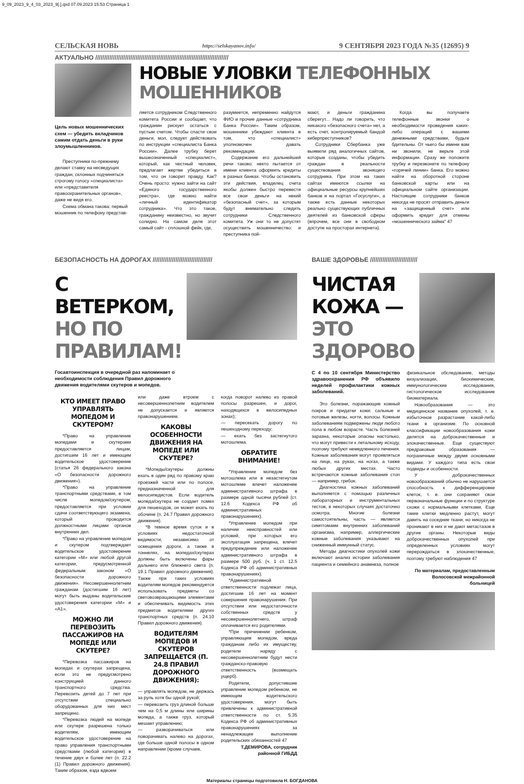9_09_2023_9_4_03_2023_9[.].qxd 07.09.2023 15:53 Страница 1
СЕЛЬСКАЯ НОВЬ https://selskayanov.info/ 9 СЕНТЯБРЯ 2023 ГОДА №35 (12695) 9
АКТУАЛЬНО ////////////////////////////////////////////////////////////////////////////
Цель новых мошеннических схем — убедить вкладчиков самим отдать деньги в руки злоумышленников.
Преступники по-прежнему делают ставку на несведущих граждан, склонных подчиняться строгому голосу «специалиста» или «представителя правоохранительных органов», даже не видя его.
Схема обмана такова: первый мошенник по телефону представ-
НОВЫЕ УЛОВКИ ТЕЛЕФОННЫХ МОШЕННИКОВ
ляется сотрудником Следственного комитета России и сообщает, что гражданин рискует остаться с пустым счетом. Чтобы спасти свои деньги, мол, следует действовать по инструкции «специалиста Банка России». Далее трубку берет вышеозначенный «специалист», который, как честный человек, предлагает жертве убедиться в том, что он говорит правду. Как? Очень просто: нужно зайти на сайт «Единого государственного реестра», где можно найти «личный идентификатор сотрудника». Что это такое, гражданину неизвестно, но звучит солидно. На самом деле этот самый сайт - сплошной фейк, где,
разумеется, непременно найдутся ФИО и прочие данные «сотрудника Банка России». Таким образом, мошенники убеждают клиента в том, что «специалист» уполномочен давать рекомендации.
Содержание его дальнейшей речи таково: некто пытается от имени клиента оформить кредиты в разных банках. Чтобы остановить эти действия, владелец счета якобы должен быстро перевести все свои деньги на некий «безопасный счет», за которым будут внимательно следить сотрудники Следственного комитета. Уж они то не допустят осуществить мошенничество: и преступника пой-
мают, и деньги гражданина сберегут... Надо ли говорить, что никакого «безопасного счета» нет, а есть счет, контролируемый бандой киберпреступников?
Сотрудники Сбербанка уже выявили ряд аналогичных сайтов, которые созданы, чтобы убедить граждан в реальности существования звонящего сотрудника. При этом на таких сайтах имеются ссылки на официальные ресурсы крупнейших банков и на портал «Госуслуги», а также есть данные некоторых реально существующих публичных деятелей из банковской сферы (впрочем, все они в свободном доступе на просторах интернета).
Когда вы получаете телефонные звонки о необходимости проведения каких-либо операций с вашими денежными средствами, будьте бдительны. От чьего бы имени вам ни звонили, не верьте этой информации. Сразу же положите трубку и перезвоните по телефону «горячей линии» банка. Его можно найти на оборотной стороне банковской карты или на официальном сайте организации. Настоящие сотрудники банков никогда не просят отправить деньги на «защищенный счет» или оформить кредит для отмены «мошеннического займа" 47
БЕЗОПАСНОСТЬ НА ДОРОГАХ //////////////////////////////////
С ВЕТЕРКОМ,
НО ПО ПРАВИЛАМ!
Госавтоинспекция в очередной раз напоминает о необходимости соблюдения Правил дорожного движения водителями скутеров и мопедов.
КТО ИМЕЕТ ПРАВО УПРАВЛЯТЬ МОПЕДОМ И СКУТЕРОМ?
*Право на управление мопедами и скутерами предоставляется лицам, достигшим 16 лет и имеющим водительское удостоверение (статья 26 федерального закона «О безопасности дорожного движения»).
*Право на управление транспортными средствами, в том числе мопедом/скутером, предоставляется при условии сдачи соответствующего экзамена, который проводится должностными лицами органов внутренних дел.
*Право на управление мопедом и скутером подтверждает водительское удостоверение категории «М» или любой другой категории, предусмотренной федеральным законом «О безопасности дорожного движения». Несовершеннолетним гражданам (достигшим 16 лет) могут быть выданы водительские удостоверения категории «М» и «А1».
МОЖНО ЛИ ПЕРЕВОЗИТЬ ПАССАЖИРОВ НА МОПЕДЕ ИЛИ СКУТЕРЕ?
*Перевозка пассажиров на мопедах и скутерах запрещена, если это не предусмотрено конструкцией данного транспортного средства. Перевозить детей до 7 лет при отсутствии специально оборудованных для них мест запрещено.
*Перевозка людей на мопеде или скутере разрешена только водителям, имеющим водительское удостоверение на право управления транспортными средствами (любой категории) в течение двух и более лет (п. 22.2 (1) Правил дорожного движения). Таким образом, езда вдвоем
или даже втроем с несовершеннолетним водителем не допускается и является правонарушением.
КАКОВЫ ОСОБЕННОСТИ ДВИЖЕНИЯ НА МОПЕДЕ ИЛИ СКУТЕРЕ?
*Мопеды/скутеры должны ехать в один ряд по правому краю проезжей части или по полосе, предназначенной для велосипедистов. Если водитель мопеда/скутера не создает помех для пешеходов, он может ехать по обочине (п. 24.7 Правил дорожного движения).
*В темное время суток и в условиях недостаточной видимости, независимо от освещения дороги, а также в тоннелях, на мопедах/скутерах должны быть включены фары дальнего или ближнего света (п. 19.1 Правил дорожного движения). Также при таких условиях водителям мопедов рекомендуется использовать предметы со световозвращающими элементами и обеспечивать видимость этих предметов водителями других транспортных средств (п. 24.10 Правил дорожного движения).
ВОДИТЕЛЯМ МОПЕДОВ И СКУТЕРОВ ЗАПРЕЩАЕТСЯ (П. 24.8 ПРАВИЛ ДОРОЖНОГО ДВИЖЕНИЯ):
— управлять мопедом, не держась за руль хотя бы одной рукой;
— перевозить груз длиной больше чем на 0,5 м длины или ширины мопеда, а также груз, который мешает управлению;
— разворачиваться или поворачивать налево на дорогах, где больше одной полосы в одном направлении (кроме случаев,
когда поворот налево из правой полосы разрешен, и дорог, находящихся в велосипедных зонах);
— пересекать дорогу по пешеходному переходу;
— ехать без застегнутого мотошлема.
ОБРАТИТЕ ВНИМАНИЕ!
*Управление мопедом без мотошлема или в незастегнутом мотошлеме влечет наложение административного штрафа в размере одной тысячи рублей (ст. 12.6 Кодекса РФ об административных правонарушениях).
*Управление мопедом при наличии неисправностей или условий, при которых его эксплуатация запрещена, влечет предупреждение или наложение административного штрафа в размере 500 руб. (ч. 1 ст. 12.5 Кодекса РФ об административных правонарушениях).
*Административной ответственности подлежат лица, достигшие 16 лет на момент совершения правонарушения. При отсутствии или недостаточности собственных средств у несовершеннолетнего, штраф оплачивается его родителями.
*При причинении ребенком, управляющим мопедом, вреда гражданам либо их имуществу, родители наряду с несовершеннолетним будут нести гражданско-правовую ответственность (возмещать ущерб).
Родители, допустившие управление мопедом ребенком, не имеющим водительского удостоверения, могут быть привлечены к административной ответственности по ст. 5.35 Кодекса РФ об административных правонарушениях за ненадлежащее выполнение родительских обязанностей 47
Т.ДЕМИРОВА, сотрудник районной ГИБДД
ВАШЕ ЗДОРОВЬЕ ///////////////////////////
ЧИСТАЯ КОЖА —
ЭТО ЗДОРОВО
С 4 по 10 сентября Министерство здравоохранения РФ объявило неделей профилактики кожных заболеваний.
Это болезни, поражающие кожный покров и придатки кожи: сальные и потовые железы, ногти, волосы. Кожным заболеваниям подвержены люди любого пола в любом возрасте. Часть болезней заразна, некоторые опасны настолько, что могут привести к летальному исходу, поэтому требуют немедленного лечения. Кожные заболевания могут проявляться на лице, на руках, на ногах, а также любых других местах. Часто встречаются кожные заболевания стоп — например, грибок.
Диагностика кожных заболеваний выполняется с помощью различных лабораторных и инструментальных тестов, в некоторых случаях достаточно осмотра. Многие болезни самостоятельны, часть — является симптомами внутренних заболеваний организма, например, аллергические кожные заболевания указывают на сниженный иммунный статус.
Методы диагностики опухолей кожи включают анализ истории заболевания пациента и семейного анамнеза, полное
физикальное обследование, методы визуализации, биохимические, иммунологические исследования, гистологическое исследование биоматериала.
Новообразования — это медицинское название опухолей, т. е. избыточное разрастание какой-либо ткани в организме. По основной классификации новообразования кожи делятся на доброкачественные и злокачественные. Еще существуют предраковые образования — пограничные между двумя основными видами. У каждого типа есть свои подвиды и особенности.
У доброкачественных новообразований обычно не нарушается способность к дифференцировке клеток, т. е. они сохраняют свои первоначальные функции и по структуре схожи с нормальными клетками. Еще такие клетки медленно растут, могут давить на соседние ткани, но никогда не проникают в них и не дают метастазов в другие органы. Некоторые виды доброкачественных опухолей при определенных условиях могут перерождаться в злокачественные, поэтому требуют наблюдения 47
По материалам, предоставленным Волосовской межрайонной больницей
Материалы страницы подготовила Н. БОГДАНОВА